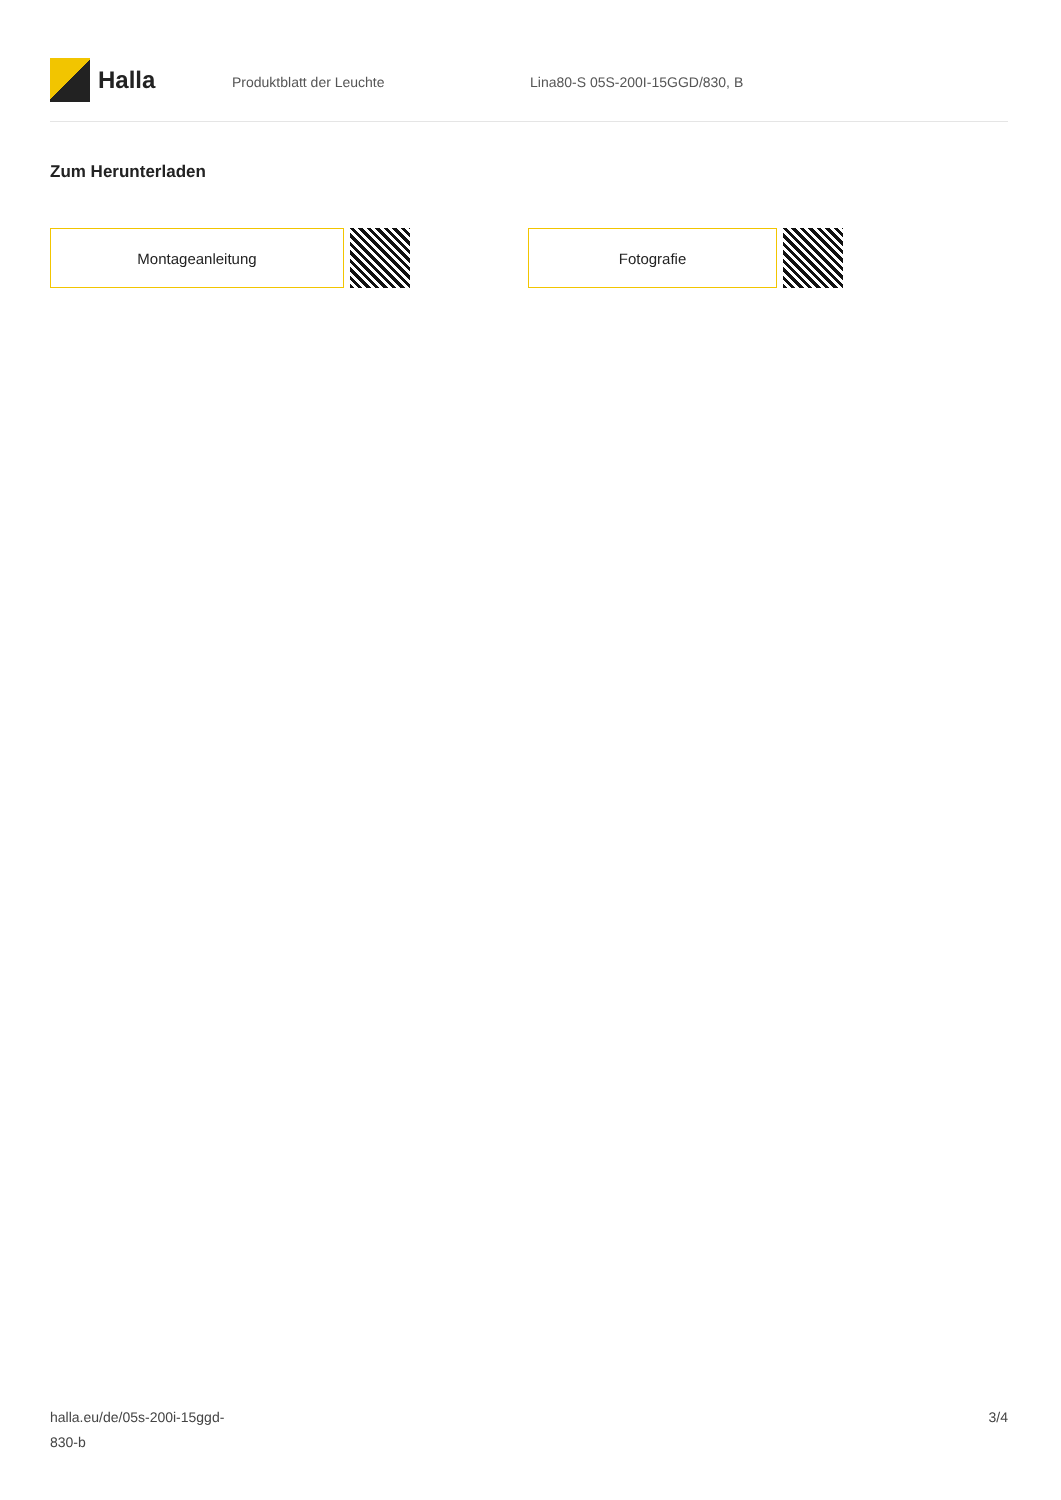Halla
Produktblatt der Leuchte Lina80-S 05S-200I-15GGD/830, B
Zum Herunterladen
Montageanleitung Fotografie
halla.eu/de/05s-200i-15ggd-
830-b
3/4